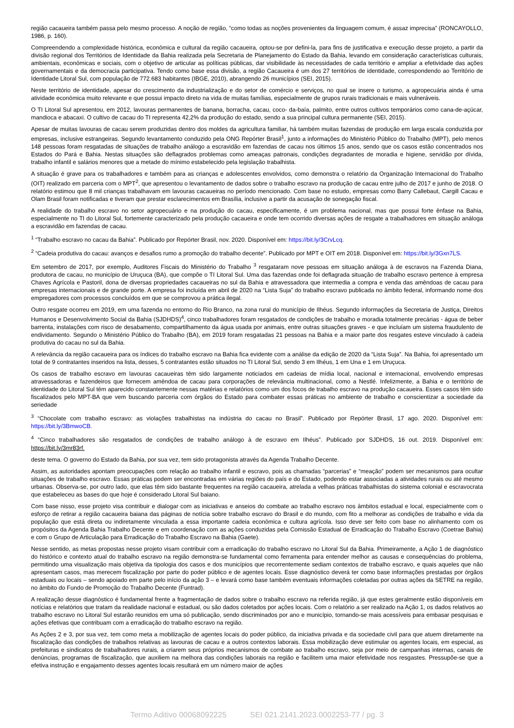região cacaueira também passa pelo mesmo processo. A noção de região, “como todas as noções provenientes da linguagem comum, é assaz imprecisa” (RONCAYOLLO, 1986, p. 160).
Compreendendo a complexidade histórica, econômica e cultural da região cacaueira, optou-se por defini-la, para fins de justificativa e execução desse projeto, a partir da divisão regional dos Territórios de Identidade da Bahia realizada pela Secretaria de Planejamento do Estado da Bahia, levando em consideração características culturais, ambientais, econômicas e sociais, com o objetivo de articular as políticas públicas, dar visibilidade às necessidades de cada território e ampliar a efetividade das ações governamentais e da democracia participativa. Tendo como base essa divisão, a região Cacaueira é um dos 27 territórios de identidade, correspondendo ao Território de Identidade Litoral Sul, com população de 772.683 habitantes (IBGE, 2010), abrangendo 26 municípios (SEI, 2015).
Neste território de identidade, apesar do crescimento da industrialização e do setor de comércio e serviços, no qual se insere o turismo, a agropecuária ainda é uma atividade econômica muito relevante e que possui impacto direto na vida de muitas famílias, especialmente de grupos rurais tradicionais e mais vulneráveis.
O TI Litoral Sul apresentou, em 2012, lavouras permanentes de banana, borracha, cacau, coco- da-baía, palmito, entre outros cultivos temporários como cana-de-açúcar, mandioca e abacaxi. O cultivo de cacau do TI representa 42,2% da produção do estado, sendo a sua principal cultura permanente (SEI, 2015).
Apesar de muitas lavouras de cacau serem produzidas dentro dos moldes da agricultura familiar, há também muitas fazendas de produção em larga escala conduzida por empresas, inclusive estrangeiras. Segundo levantamento conduzido pela ONG Repórter Brasil<sup>1</sup>, junto a informações do Ministério Público do Trabalho (MPT), pelo menos 148 pessoas foram resgatadas de situações de trabalho análogo a escravidão em fazendas de cacau nos últimos 15 anos, sendo que os casos estão concentrados nos Estados do Pará e Bahia. Nestas situações são deflagrados problemas como ameaças patronais, condições degradantes de moradia e higiene, servidão por dívida, trabalho infantil e salários menores que a metade do mínimo estabelecido pela legislação trabalhista.
A situação é grave para os trabalhadores e também para as crianças e adolescentes envolvidos, como demonstra o relatório da Organização Internacional do Trabalho (OIT) realizado em parceria com o MPT<sup>2</sup>, que apresentou o levantamento de dados sobre o trabalho escravo na produção de cacau entre julho de 2017 e junho de 2018. O relatório estimou que 8 mil crianças trabalhavam em lavouras cacaueiras no período mencionado. Com base no estudo, empresas como Barry Callebaut, Cargill Cacau e Olam Brasil foram notificadas e tiveram que prestar esclarecimentos em Brasília, inclusive a partir da acusação de sonegação fiscal.
A realidade do trabalho escravo no setor agropecuário e na produção do cacau, especificamente, é um problema nacional, mas que possui forte ênfase na Bahia, especialmente no TI do Litoral Sul, fortemente caracterizado pela produção cacaueira e onde tem ocorrido diversas ações de resgate a trabalhadores em situação análoga a escravidão em fazendas de cacau.
<sup>1</sup> “Trabalho escravo no cacau da Bahia”. Publicado por Repórter Brasil, nov. 2020. Disponível em: https://bit.ly/3CrvLcq.
<sup>2</sup> “Cadeia produtiva do cacau: avanços e desafios rumo a promoção do trabalho decente”. Publicado por MPT e OIT em 2018. Disponível em: https://bit.ly/3Gxn7LS.
Em setembro de 2017, por exemplo, Auditores Fiscais do Ministério do Trabalho <sup>3</sup> resgataram nove pessoas em situação análoga à de escravos na Fazenda Diana, produtora de cacau, no município de Uruçuca (BA), que compõe o TI Litoral Sul. Uma das fazendas onde foi deflagrada situação de trabalho escravo pertence à empresa Chaves Agrícola e Pastoril, dona de diversas propriedades cacaueiras no sul da Bahia e atravessadora que intermedia a compra e venda das amêndoas de cacau para empresas internacionais e de grande porte. A empresa foi incluída em abril de 2020 na “Lista Suja” do trabalho escravo publicada no âmbito federal, informando nome dos empregadores com processos concluídos em que se comprovou a prática ilegal.
Outro resgate ocorreu em 2019, em uma fazenda no entorno do Rio Branco, na zona rural do município de Ilhéus. Segundo informações da Secretaria de Justiça, Direitos Humanos e Desenvolvimento Social da Bahia (SJDHDS)<sup>4</sup>, cinco trabalhadores foram resgatados de condições de trabalho e moradia totalmente precárias - água de beber barrenta, instalações com risco de desabamento, compartilhamento da água usada por animais, entre outras situações graves - e que incluíam um sistema fraudulento de endividamento. Segundo o Ministério Público do Trabalho (BA), em 2019 foram resgatadas 21 pessoas na Bahia e a maior parte dos resgates esteve vinculado à cadeia produtiva do cacau no sul da Bahia.
A relevância da região cacaueira para os índices do trabalho escravo na Bahia fica evidente com a análise da edição de 2020 da “Lista Suja”. Na Bahia, foi apresentado um total de 9 contratantes inseridos na lista, desses, 5 contratantes estão situados no TI Litoral Sul, sendo 3 em Ilhéus, 1 em Una e 1 em Uruçuca.
Os casos de trabalho escravo em lavouras cacaueiras têm sido largamente noticiados em cadeias de mídia local, nacional e internacional, envolvendo empresas atravessadoras e fazendeiros que fornecem amêndoa de cacau para corporações de relevância multinacional, como a Nestlé. Infelizmente, a Bahia e o território de identidade do Litoral Sul têm aparecido constantemente nessas matérias e relatórios como um dos focos de trabalho escravo na produção cacaueira. Esses casos têm sido fiscalizados pelo MPT-BA que vem buscando parceria com órgãos do Estado para combater essas práticas no ambiente de trabalho e conscientizar a sociedade da seriedade
<sup>3</sup> “Chocolate com trabalho escravo: as violações trabalhistas na indústria do cacau no Brasil”. Publicado por Repórter Brasil, 17 ago. 2020. Disponível em: https://bit.ly/3BmwoCB.
<sup>4</sup> “Cinco trabalhadores são resgatados de condições de trabalho análogo à de escravo em Ilhéus”. Publicado por SJDHDS, 16 out. 2019. Disponível em: https://bit.ly/3mr83rf.
deste tema. O governo do Estado da Bahia, por sua vez, tem sido protagonista através da Agenda Trabalho Decente.
Assim, as autoridades apontam preocupações com relação ao trabalho infantil e escravo, pois as chamadas “parcerias” e “meação” podem ser mecanismos para ocultar situações de trabalho escravo. Essas práticas podem ser encontradas em várias regiões do país e do Estado, podendo estar associadas a atividades rurais ou até mesmo urbanas. Observa-se, por outro lado, que elas têm sido bastante frequentes na região cacaueira, atrelada a velhas práticas trabalhistas do sistema colonial e escravocrata que estabeleceu as bases do que hoje é considerado Litoral Sul baiano.
Com base nisso, esse projeto visa contribuir e dialogar com as iniciativas e anseios do combate ao trabalho escravo nos âmbitos estadual e local, especialmente com o esforço de retirar a região cacaueira baiana das páginas de notícia sobre trabalho escravo do Brasil e do mundo, com fito a melhorar as condições de trabalho e vida da população que está direta ou indiretamente vinculada a essa importante cadeia econômica e cultura agrícola. Isso deve ser feito com base no alinhamento com os propósitos da Agenda Bahia Trabalho Decente e em coordenação com as ações conduzidas pela Comissão Estadual de Erradicação do Trabalho Escravo (Coetrae Bahia) e com o Grupo de Articulação para Erradicação do Trabalho Escravo na Bahia (Gaete).
Nesse sentido, as metas propostas nesse projeto visam contribuir com a erradicação do trabalho escravo no Litoral Sul da Bahia. Primeiramente, a Ação 1 de diagnóstico do histórico e contexto atual do trabalho escravo na região demonstra-se fundamental como ferramenta para entender melhor as causas e consequências do problema, permitindo uma visualização mais objetiva da tipologia dos casos e dos municípios que recorrentemente sediam contextos de trabalho escravo, e quais aqueles que não apresentam casos, mas merecem fiscalização por parte do poder público e de agentes locais. Esse diagnóstico deverá ter como base informações prestadas por órgãos estaduais ou locais – sendo apoiado em parte pelo início da ação 3 – e levará como base também eventuais informações coletadas por outras ações da SETRE na região, no âmbito do Fundo de Promoção do Trabalho Decente (Funtrad).
A realização desse diagnóstico é fundamental frente a fragmentação de dados sobre o trabalho escravo na referida região, já que estes geralmente estão disponíveis em notícias e relatórios que tratam da realidade nacional e estadual, ou são dados coletados por ações locais. Com o relatório a ser realizado na Ação 1, os dados relativos ao trabalho escravo no Litoral Sul estarão reunidos em uma só publicação, sendo discriminados por ano e município, tornando-se mais acessíveis para embasar pesquisas e ações efetivas que contribuam com a erradicação do trabalho escravo na região.
As Ações 2 e 3, por sua vez, tem como meta a mobilização de agentes locais do poder público, da iniciativa privada e da sociedade civil para que atuem diretamente na fiscalização das condições de trabalhos relativas as lavouras de cacau e a outros contextos laborais. Essa mobilização deve estimular os agentes locais, em especial, as prefeituras e sindicatos de trabalhadores rurais, a criarem seus próprios mecanismos de combate ao trabalho escravo, seja por meio de campanhas internas, canais de denúncias, programas de fiscalização, que auxiliem na melhora das condições laborais na região e facilitem uma maior efetividade nos resgastes. Pressupõe-se que a efetiva instrução e engajamento desses agentes locais resultará em um número maior de ações
Termo Aditivo 00068092225 SEI 021.2141.2023.0002253-77 / pg. 3